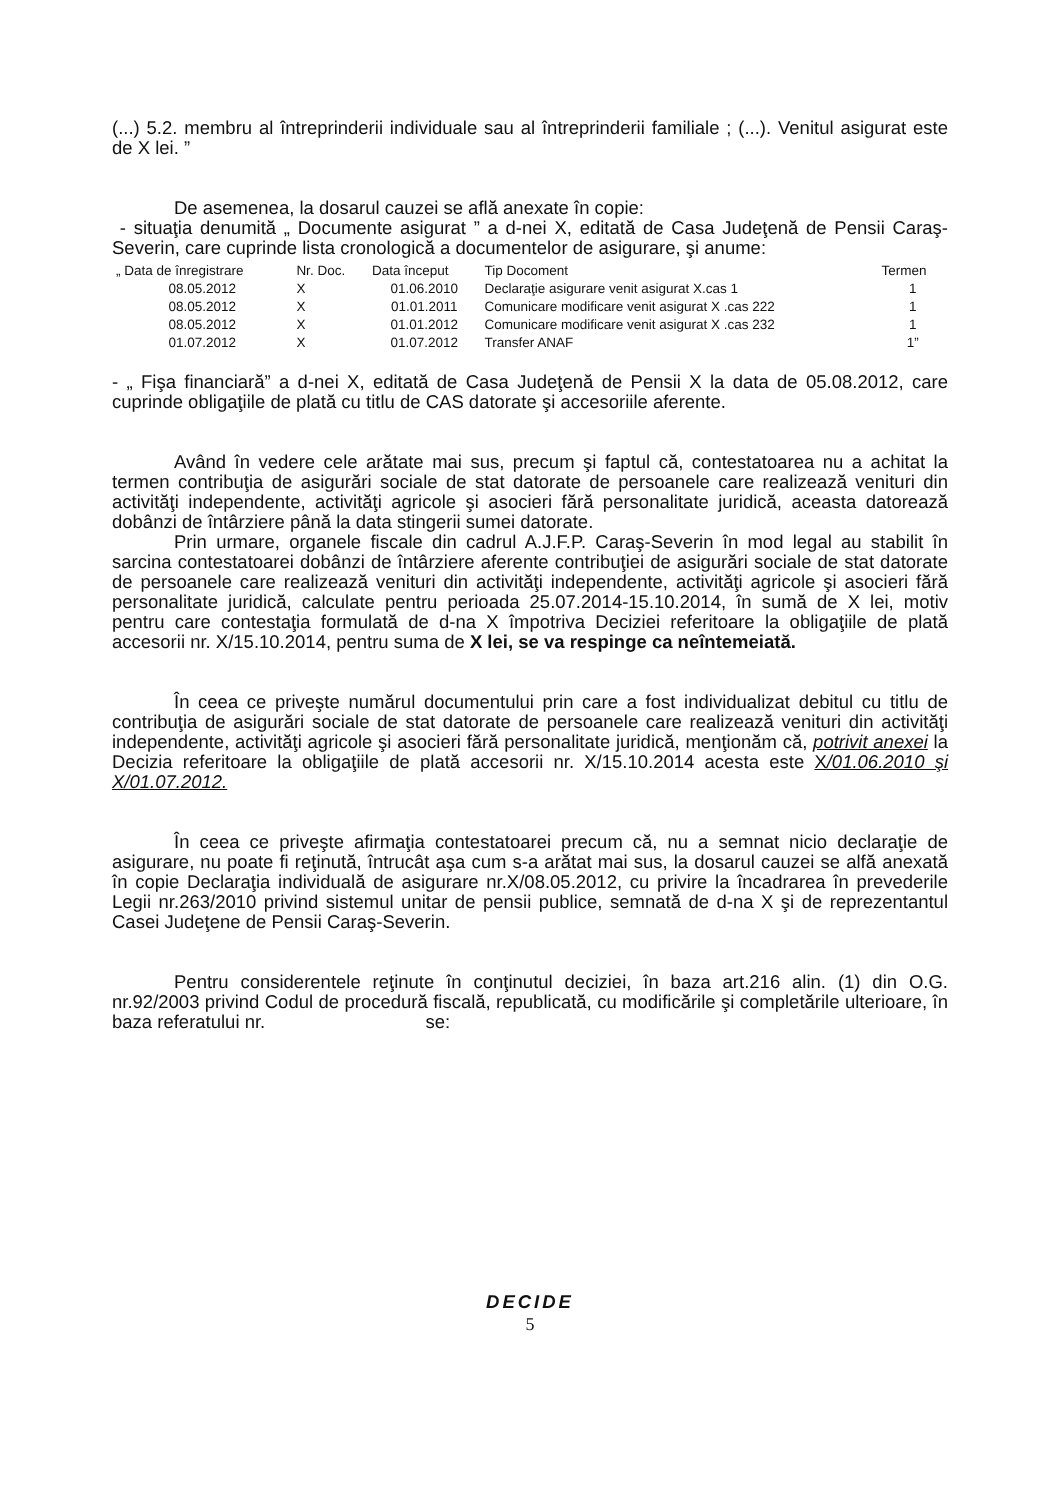(...) 5.2. membru al întreprinderii individuale sau al întreprinderii familiale ; (...). Venitul asigurat este de X lei. ”
De asemenea, la dosarul cauzei se află anexate în copie:
- situaţia denumită „ Documente asigurat ” a d-nei X, editată de Casa Judeţenă de Pensii Caraş-Severin, care cuprinde lista cronologică a documentelor de asigurare, şi anume:
| „ Data de înregistrare | Nr. Doc. | Data început | Tip Docoment | Termen |
| --- | --- | --- | --- | --- |
| 08.05.2012 | X | 01.06.2010 | Declaraţie asigurare venit asigurat X.cas 1 | 1 |
| 08.05.2012 | X | 01.01.2011 | Comunicare modificare venit asigurat X .cas 222 | 1 |
| 08.05.2012 | X | 01.01.2012 | Comunicare modificare venit asigurat X .cas 232 | 1 |
| 01.07.2012 | X | 01.07.2012 | Transfer ANAF | 1” |
- „ Fişa financiară” a d-nei X, editată de Casa Judeţenă de Pensii X la data de 05.08.2012, care cuprinde obligaţiile de plată cu titlu de CAS datorate şi accesoriile aferente.
Având în vedere cele arătate mai sus, precum şi faptul că, contestatoarea nu a achitat la termen contribuţia de asigurări sociale de stat datorate de persoanele care realizează venituri din activităţi independente, activităţi agricole şi asocieri fără personalitate juridică, aceasta datorează dobânzi de întârziere până la data stingerii sumei datorate.
Prin urmare, organele fiscale din cadrul A.J.F.P. Caraş-Severin în mod legal au stabilit în sarcina contestatoarei dobânzi de întârziere aferente contribuţiei de asigurări sociale de stat datorate de persoanele care realizează venituri din activităţi independente, activităţi agricole şi asocieri fără personalitate juridică, calculate pentru perioada 25.07.2014-15.10.2014, în sumă de X lei, motiv pentru care contestaţia formulată de d-na X împotriva Deciziei referitoare la obligaţiile de plată accesorii nr. X/15.10.2014, pentru suma de X lei, se va respinge ca neîntemeiată.
În ceea ce priveşte numărul documentului prin care a fost individualizat debitul cu titlu de contribuţia de asigurări sociale de stat datorate de persoanele care realizează venituri din activităţi independente, activităţi agricole şi asocieri fără personalitate juridică, menţionăm că, potrivit anexei la Decizia referitoare la obligaţiile de plată accesorii nr. X/15.10.2014 acesta este X/01.06.2010 şi X/01.07.2012.
În ceea ce priveşte afirmaţia contestatoarei precum că, nu a semnat nicio declaraţie de asigurare, nu poate fi reţinută, întrucât aşa cum s-a arătat mai sus, la dosarul cauzei se alfă anexată în copie Declaraţia individuală de asigurare nr.X/08.05.2012, cu privire la încadrarea în prevederile Legii nr.263/2010 privind sistemul unitar de pensii publice, semnată de d-na X şi de reprezentantul Casei Judeţene de Pensii Caraş-Severin.
Pentru considerentele reţinute în conţinutul deciziei, în baza art.216 alin. (1) din O.G. nr.92/2003 privind Codul de procedură fiscală, republicată, cu modificările şi completările ulterioare, în baza referatului nr. se:
DECIDE
5